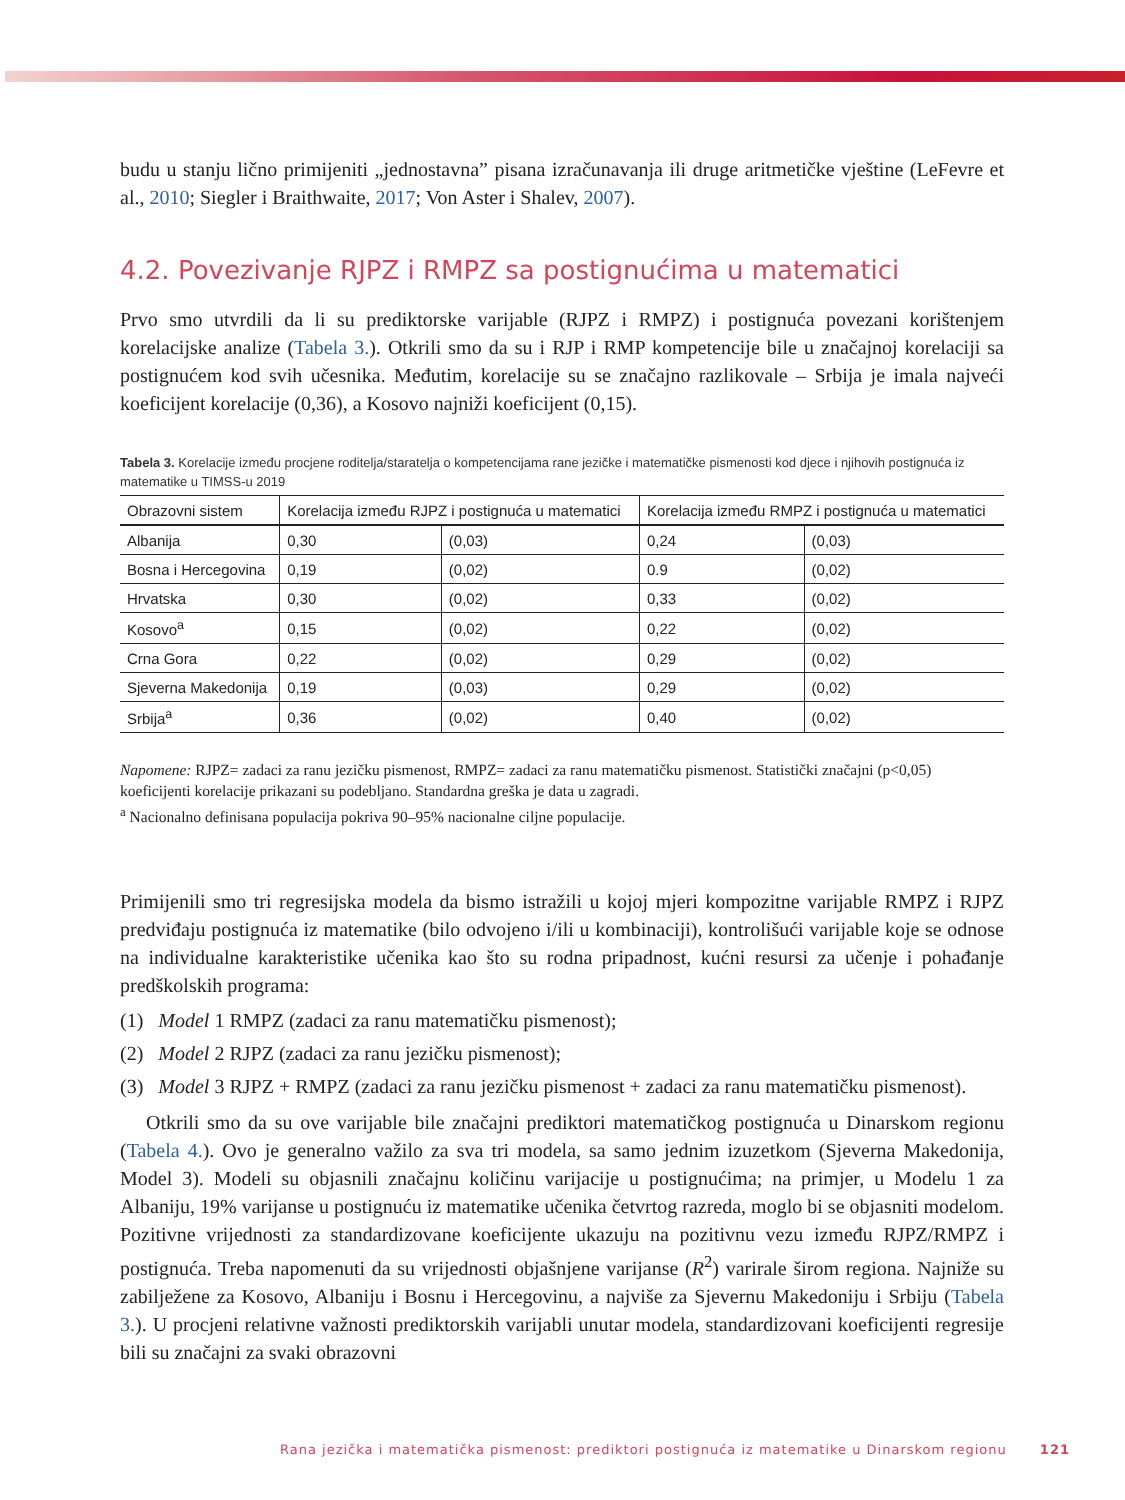budu u stanju lično primijeniti „jednostavna” pisana izračunavanja ili druge aritmetičke vještine (LeFevre et al., 2010; Siegler i Braithwaite, 2017; Von Aster i Shalev, 2007).
4.2. Povezivanje RJPZ i RMPZ sa postignućima u matematici
Prvo smo utvrdili da li su prediktorske varijable (RJPZ i RMPZ) i postignuća povezani korištenjem korelacijske analize (Tabela 3.). Otkrili smo da su i RJP i RMP kompetencije bile u značajnoj korelaciji sa postignućem kod svih učesnika. Međutim, korelacije su se značajno razlikovale – Srbija je imala najveći koeficijent korelacije (0,36), a Kosovo najniži koeficijent (0,15).
Tabela 3. Korelacije između procjene roditelja/staratelja o kompetencijama rane jezičke i matematičke pismenosti kod djece i njihovih postignuća iz matematike u TIMSS-u 2019
| Obrazovni sistem | Korelacija između RJPZ i postignuća u matematici | | Korelacija između RMPZ i postignuća u matematici | |
| --- | --- | --- | --- | --- |
| Albanija | 0,30 | (0,03) | 0,24 | (0,03) |
| Bosna i Hercegovina | 0,19 | (0,02) | 0.9 | (0,02) |
| Hrvatska | 0,30 | (0,02) | 0,33 | (0,02) |
| Kosovo<sup>a</sup> | 0,15 | (0,02) | 0,22 | (0,02) |
| Crna Gora | 0,22 | (0,02) | 0,29 | (0,02) |
| Sjeverna Makedonija | 0,19 | (0,03) | 0,29 | (0,02) |
| Srbija<sup>a</sup> | 0,36 | (0,02) | 0,40 | (0,02) |
Napomene: RJPZ= zadaci za ranu jezičku pismenost, RMPZ= zadaci za ranu matematičku pismenost. Statistički značajni (p<0,05) koeficijenti korelacije prikazani su podebljano. Standardna greška je data u zagradi.
<sup>a</sup> Nacionalno definisana populacija pokriva 90–95% nacionalne ciljne populacije.
Primijenili smo tri regresijska modela da bismo istražili u kojoj mjeri kompozitne varijable RMPZ i RJPZ predviđaju postignuća iz matematike (bilo odvojeno i/ili u kombinaciji), kontrolišući varijable koje se odnose na individualne karakteristike učenika kao što su rodna pripadnost, kućni resursi za učenje i pohađanje predškolskih programa:
(1) Model 1 RMPZ (zadaci za ranu matematičku pismenost);
(2) Model 2 RJPZ (zadaci za ranu jezičku pismenost);
(3) Model 3 RJPZ + RMPZ (zadaci za ranu jezičku pismenost + zadaci za ranu matematičku pismenost).
Otkrili smo da su ove varijable bile značajni prediktori matematičkog postignuća u Dinarskom regionu (Tabela 4.). Ovo je generalno važilo za sva tri modela, sa samo jednim izuzetkom (Sjeverna Makedonija, Model 3). Modeli su objasnili značajnu količinu varijacije u postignućima; na primjer, u Modelu 1 za Albaniju, 19% varijanse u postignuću iz matematike učenika četvrtog razreda, moglo bi se objasniti modelom. Pozitivne vrijednosti za standardizovane koeficijente ukazuju na pozitivnu vezu između RJPZ/RMPZ i postignuća. Treba napomenuti da su vrijednosti objašnjene varijanse (R<sup>2</sup>) varirale širom regiona. Najniže su zabilježene za Kosovo, Albaniju i Bosnu i Hercegovinu, a najviše za Sjevernu Makedoniju i Srbiju (Tabela 3.). U procjeni relativne važnosti prediktorskih varijabli unutar modela, standardizovani koeficijenti regresije bili su značajni za svaki obrazovni
Rana jezička i matematička pismenost: prediktori postignuća iz matematike u Dinarskom regionu 121